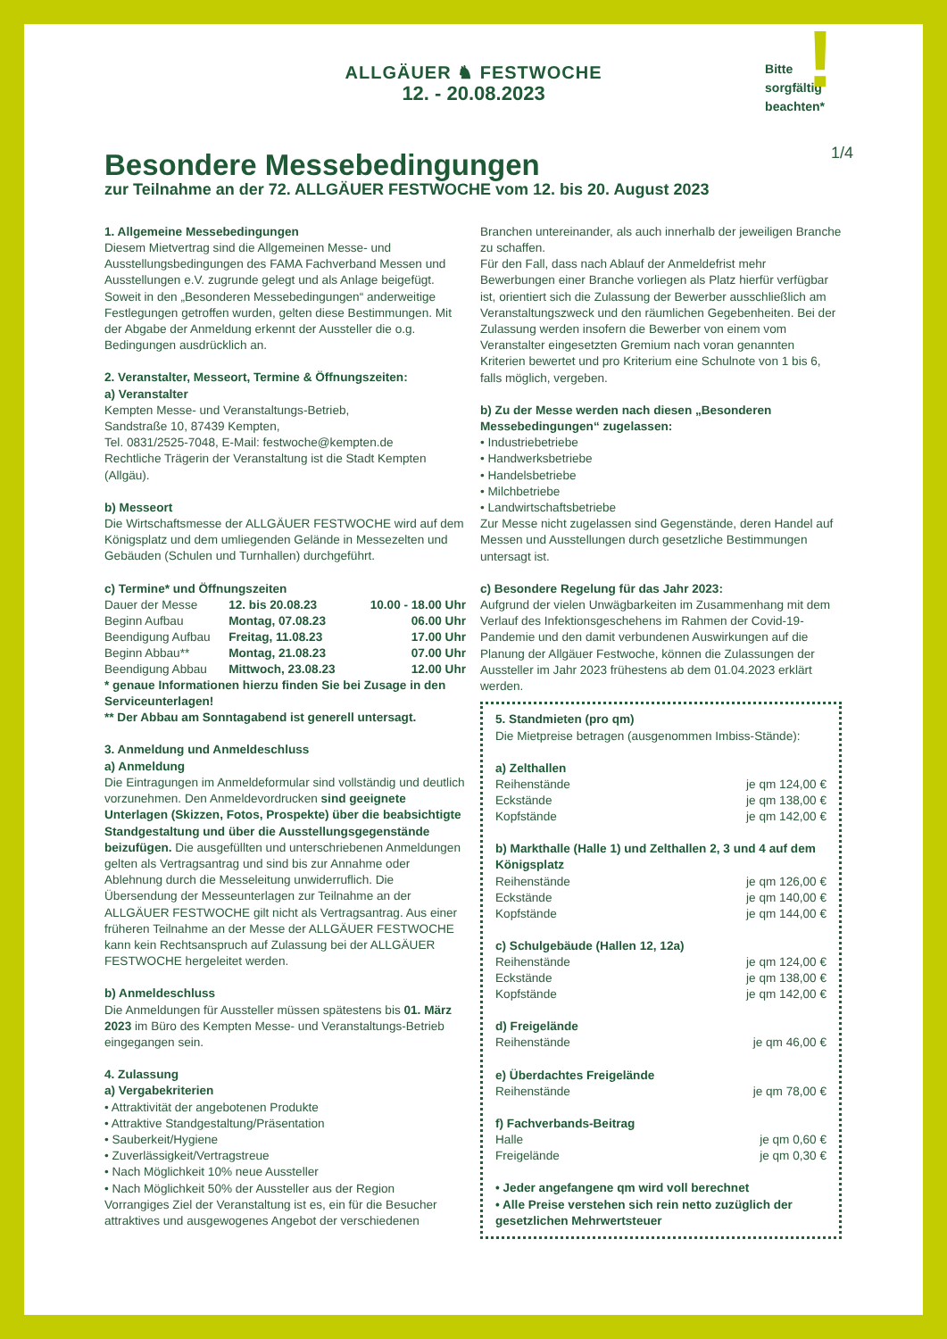ALLGÄUER ♞ FESTWOCHE
12. - 20.08.2023
Bitte
sorgfältig
beachten*
!
1/4
Besondere Messebedingungen
zur Teilnahme an der 72. ALLGÄUER FESTWOCHE vom 12. bis 20. August 2023
1. Allgemeine Messebedingungen
Diesem Mietvertrag sind die Allgemeinen Messe- und Ausstellungsbedingungen des FAMA Fachverband Messen und Ausstellungen e.V. zugrunde gelegt und als Anlage beigefügt. Soweit in den „Besonderen Messebedingungen“ anderweitige Festlegungen getroffen wurden, gelten diese Bestimmungen. Mit der Abgabe der Anmeldung erkennt der Aussteller die o.g. Bedingungen ausdrücklich an.
2. Veranstalter, Messeort, Termine & Öffnungszeiten:
a) Veranstalter
Kempten Messe- und Veranstaltungs-Betrieb,
Sandstraße 10, 87439 Kempten,
Tel. 0831/2525-7048, E-Mail: festwoche@kempten.de
Rechtliche Trägerin der Veranstaltung ist die Stadt Kempten (Allgäu).
b) Messeort
Die Wirtschaftsmesse der ALLGÄUER FESTWOCHE wird auf dem Königsplatz und dem umliegenden Gelände in Messezelten und Gebäuden (Schulen und Turnhallen) durchgeführt.
c) Termine* und Öffnungszeiten
| Dauer der Messe | 12. bis 20.08.23 | 10.00 - 18.00 Uhr |
| Beginn Aufbau | Montag, 07.08.23 | 06.00 Uhr |
| Beendigung Aufbau | Freitag, 11.08.23 | 17.00 Uhr |
| Beginn Abbau** | Montag, 21.08.23 | 07.00 Uhr |
| Beendigung Abbau | Mittwoch, 23.08.23 | 12.00 Uhr |
* genaue Informationen hierzu finden Sie bei Zusage in den Serviceunterlagen!
** Der Abbau am Sonntagabend ist generell untersagt.
3. Anmeldung und Anmeldeschluss
a) Anmeldung
Die Eintragungen im Anmeldeformular sind vollständig und deutlich vorzunehmen. Den Anmeldevordrucken sind geeignete Unterlagen (Skizzen, Fotos, Prospekte) über die beabsichtigte Standgestaltung und über die Ausstellungsgegenstände beizufügen. Die ausgefüllten und unterschriebenen Anmeldungen gelten als Vertragsantrag und sind bis zur Annahme oder Ablehnung durch die Messeleitung unwiderruflich. Die Übersendung der Messeunterlagen zur Teilnahme an der ALLGÄUER FESTWOCHE gilt nicht als Vertragsantrag. Aus einer früheren Teilnahme an der Messe der ALLGÄUER FESTWOCHE kann kein Rechtsanspruch auf Zulassung bei der ALLGÄUER FESTWOCHE hergeleitet werden.
b) Anmeldeschluss
Die Anmeldungen für Aussteller müssen spätestens bis 01. März 2023 im Büro des Kempten Messe- und Veranstaltungs-Betrieb eingegangen sein.
4. Zulassung
a) Vergabekriterien
• Attraktivität der angebotenen Produkte
• Attraktive Standgestaltung/Präsentation
• Sauberkeit/Hygiene
• Zuverlässigkeit/Vertragstreue
• Nach Möglichkeit 10% neue Aussteller
• Nach Möglichkeit 50% der Aussteller aus der Region
Vorrangiges Ziel der Veranstaltung ist es, ein für die Besucher attraktives und ausgewogenes Angebot der verschiedenen
Branchen untereinander, als auch innerhalb der jeweiligen Branche zu schaffen.
Für den Fall, dass nach Ablauf der Anmeldefrist mehr Bewerbungen einer Branche vorliegen als Platz hierfür verfügbar ist, orientiert sich die Zulassung der Bewerber ausschließlich am Veranstaltungszweck und den räumlichen Gegebenheiten. Bei der Zulassung werden insofern die Bewerber von einem vom Veranstalter eingesetzten Gremium nach voran genannten Kriterien bewertet und pro Kriterium eine Schulnote von 1 bis 6, falls möglich, vergeben.
b) Zu der Messe werden nach diesen „Besonderen Messebedingungen“ zugelassen:
• Industriebetriebe
• Handwerksbetriebe
• Handelsbetriebe
• Milchbetriebe
• Landwirtschaftsbetriebe
Zur Messe nicht zugelassen sind Gegenstände, deren Handel auf Messen und Ausstellungen durch gesetzliche Bestimmungen untersagt ist.
c) Besondere Regelung für das Jahr 2023:
Aufgrund der vielen Unwägbarkeiten im Zusammenhang mit dem Verlauf des Infektionsgeschehens im Rahmen der Covid-19-Pandemie und den damit verbundenen Auswirkungen auf die Planung der Allgäuer Festwoche, können die Zulassungen der Aussteller im Jahr 2023 frühestens ab dem 01.04.2023 erklärt werden.
5. Standmieten (pro qm)
Die Mietpreise betragen (ausgenommen Imbiss-Stände):
a) Zelthallen
| Reihenstände | je qm 124,00 € |
| Eckstände | je qm 138,00 € |
| Kopfstände | je qm 142,00 € |
b) Markthalle (Halle 1) und Zelthallen 2, 3 und 4 auf dem Königsplatz
| Reihenstände | je qm 126,00 € |
| Eckstände | je qm 140,00 € |
| Kopfstände | je qm 144,00 € |
c) Schulgebäude (Hallen 12, 12a)
| Reihenstände | je qm 124,00 € |
| Eckstände | je qm 138,00 € |
| Kopfstände | je qm 142,00 € |
d) Freigelände
| Reihenstände | je qm 46,00 € |
e) Überdachtes Freigelände
| Reihenstände | je qm 78,00 € |
f) Fachverbands-Beitrag
| Halle | je qm 0,60 € |
| Freigelände | je qm 0,30 € |
• Jeder angefangene qm wird voll berechnet
• Alle Preise verstehen sich rein netto zuzüglich der gesetzlichen Mehrwertsteuer